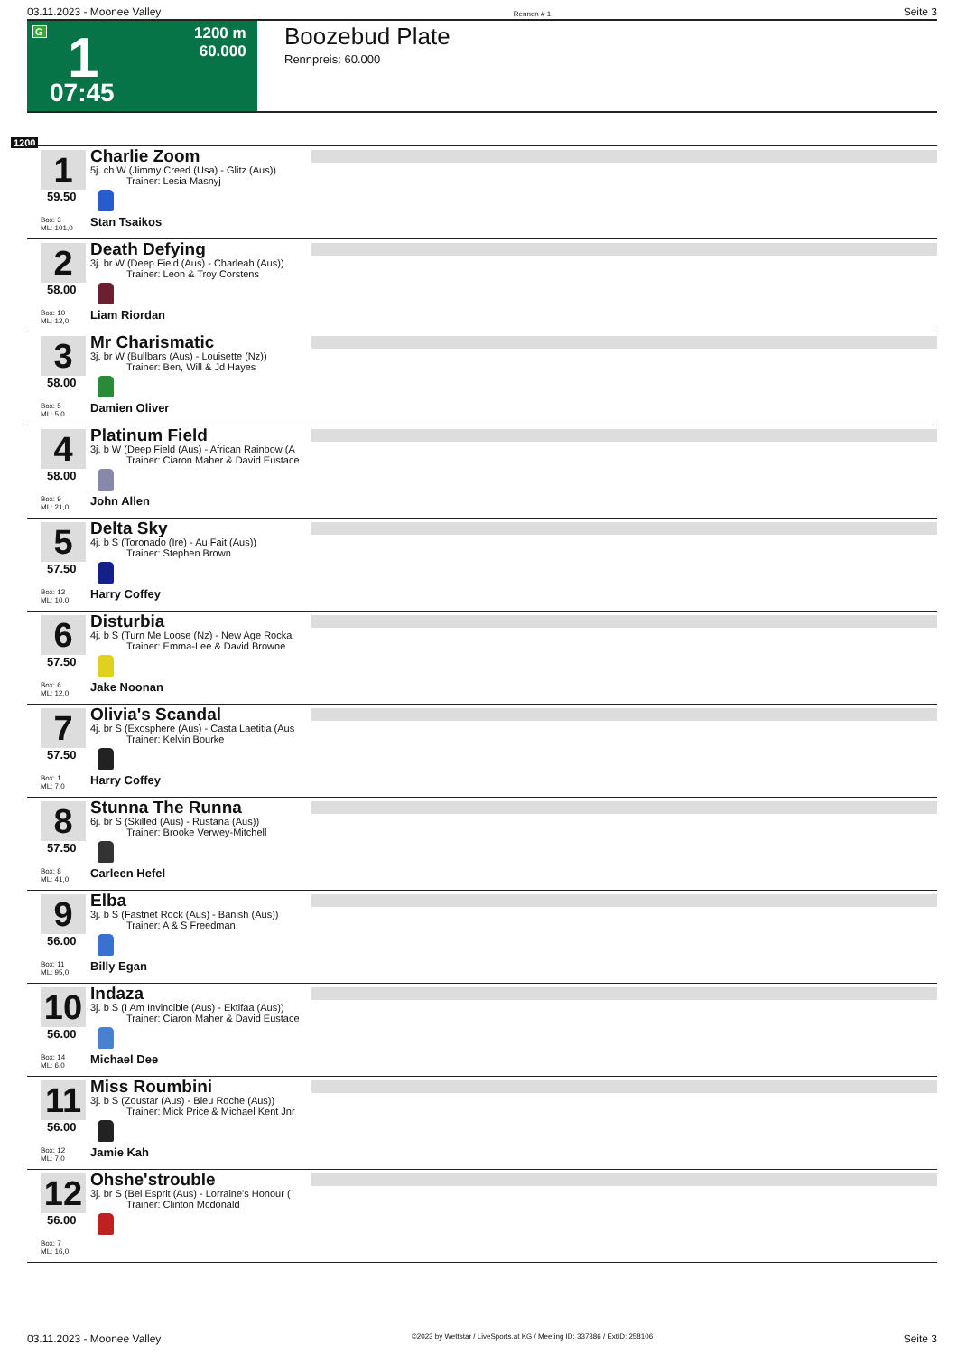03.11.2023 - Moonee Valley Rennen # 1 Seite 3
G 1 1200 m
60.000
07:45
Boozebud Plate
Rennpreis: 60.000
1200
1
59.50
Box: 3
ML: 101,0
Charlie Zoom
5j. ch W (Jimmy Creed (Usa) - Glitz (Aus))
Trainer: Lesia Masnyj
Stan Tsaikos
2
58.00
Box: 10
ML: 12,0
Death Defying
3j. br W (Deep Field (Aus) - Charleah (Aus))
Trainer: Leon & Troy Corstens
Liam Riordan
3
58.00
Box: 5
ML: 5,0
Mr Charismatic
3j. br W (Bullbars (Aus) - Louisette (Nz))
Trainer: Ben, Will & Jd Hayes
Damien Oliver
4
58.00
Box: 9
ML: 21,0
Platinum Field
3j. b W (Deep Field (Aus) - African Rainbow (A
Trainer: Ciaron Maher & David Eustace
John Allen
5
57.50
Box: 13
ML: 10,0
Delta Sky
4j. b S (Toronado (Ire) - Au Fait (Aus))
Trainer: Stephen Brown
Harry Coffey
6
57.50
Box: 6
ML: 12,0
Disturbia
4j. b S (Turn Me Loose (Nz) - New Age Rocka
Trainer: Emma-Lee & David Browne
Jake Noonan
7
57.50
Box: 1
ML: 7,0
Olivia's Scandal
4j. br S (Exosphere (Aus) - Casta Laetitia (Aus
Trainer: Kelvin Bourke
Harry Coffey
8
57.50
Box: 8
ML: 41,0
Stunna The Runna
6j. br S (Skilled (Aus) - Rustana (Aus))
Trainer: Brooke Verwey-Mitchell
Carleen Hefel
9
56.00
Box: 11
ML: 95,0
Elba
3j. b S (Fastnet Rock (Aus) - Banish (Aus))
Trainer: A & S Freedman
Billy Egan
10
56.00
Box: 14
ML: 6,0
Indaza
3j. b S (I Am Invincible (Aus) - Ektifaa (Aus))
Trainer: Ciaron Maher & David Eustace
Michael Dee
11
56.00
Box: 12
ML: 7,0
Miss Roumbini
3j. b S (Zoustar (Aus) - Bleu Roche (Aus))
Trainer: Mick Price & Michael Kent Jnr
Jamie Kah
12
56.00
Box: 7
ML: 16,0
Ohshe'strouble
3j. br S (Bel Esprit (Aus) - Lorraine's Honour (
Trainer: Clinton Mcdonald
03.11.2023 - Moonee Valley ©2023 by Wettstar / LiveSports.at KG / Meeting ID: 337386 / ExtID: 258106 Seite 3